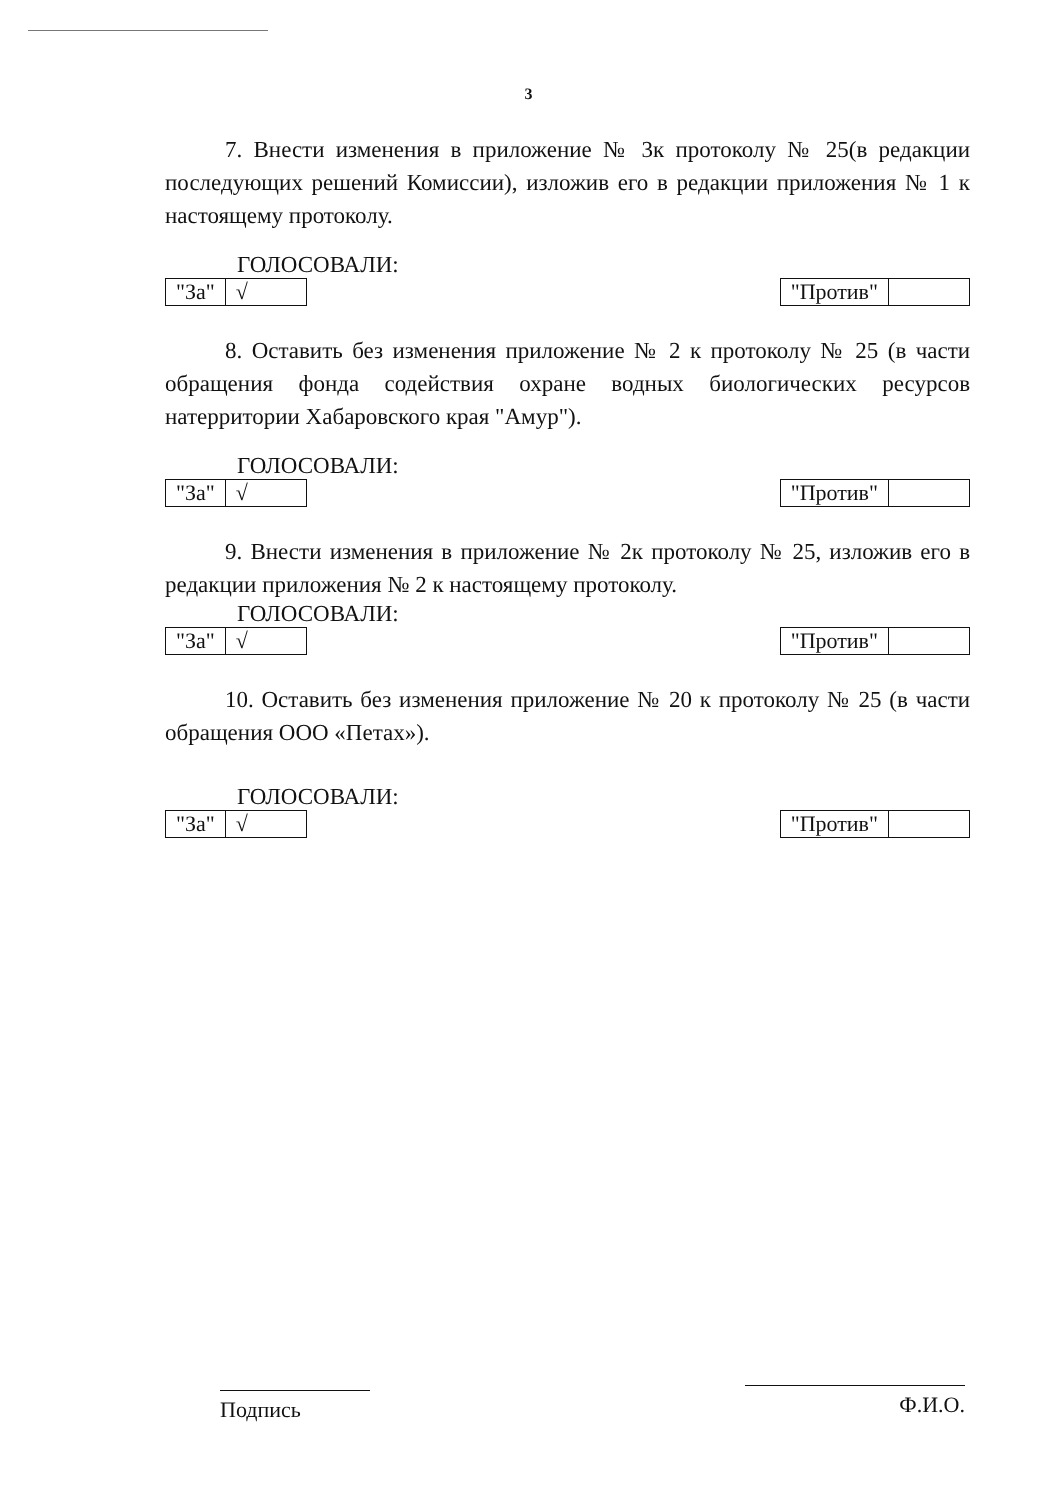3
7. Внести изменения в приложение № 3к протоколу № 25(в редакции последующих решений Комиссии), изложив его в редакции приложения № 1 к настоящему протоколу.
ГОЛОСОВАЛИ:
| "За" | √ |
| "Против" | |
8. Оставить без изменения приложение № 2 к протоколу № 25 (в части обращения фонда содействия охране водных биологических ресурсов натерритории Хабаровского края "Амур").
ГОЛОСОВАЛИ:
| "За" | √ |
| "Против" | |
9. Внести изменения в приложение № 2к протоколу № 25, изложив его в редакции приложения № 2 к настоящему протоколу.
ГОЛОСОВАЛИ:
| "За" | √ |
| "Против" | |
10. Оставить без изменения приложение № 20 к протоколу № 25 (в части обращения ООО «Петах»).
ГОЛОСОВАЛИ:
| "За" | √ |
| "Против" | |
Подпись Ф.И.О.